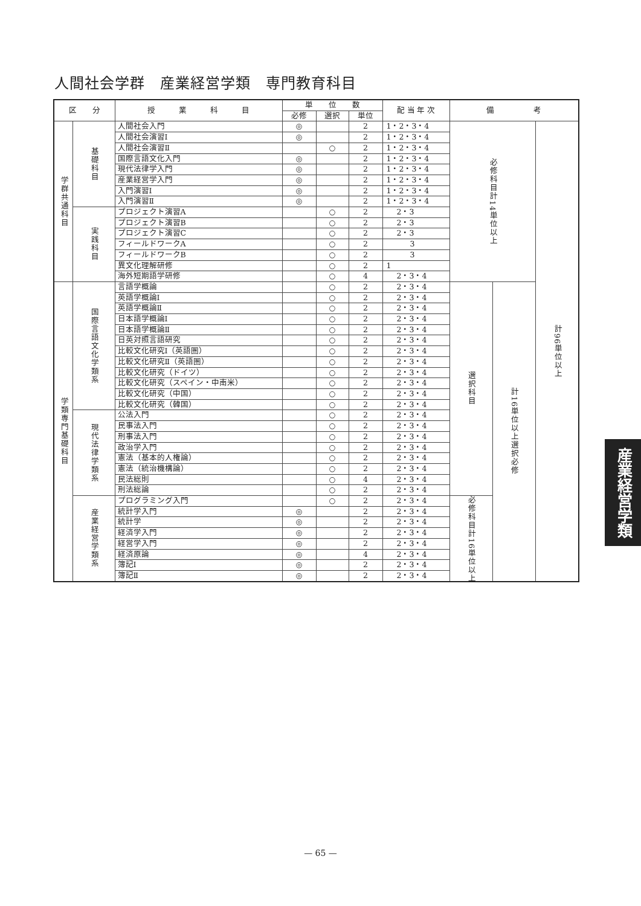人間社会学群　産業経営学類　専門教育科目
| 区 分 | | 授 業 科 目 | 単 位 数 | | | 配 当 年 次 | 備 考 | | |
| --- | --- | --- | --- | --- | --- | --- | --- | --- | --- |
| | | | 必修 | 選択 | 単位 | | | | |
| 学群共通科目 | 基礎科目 | 人間社会入門 | ◎ | | 2 | 1・2・3・4 | 必修科目計14単位以上 | | 計96単位以上 |
| | | 人間社会演習Ⅰ | ◎ | | 2 | 1・2・3・4 | | | |
| | | 人間社会演習Ⅱ | | ○ | 2 | 1・2・3・4 | | | |
| | | 国際言語文化入門 | ◎ | | 2 | 1・2・3・4 | | | |
| | | 現代法律学入門 | ◎ | | 2 | 1・2・3・4 | | | |
| | | 産業経営学入門 | ◎ | | 2 | 1・2・3・4 | | | |
| | | 入門演習Ⅰ | ◎ | | 2 | 1・2・3・4 | | | |
| | | 入門演習Ⅱ | ◎ | | 2 | 1・2・3・4 | | | |
| | 実践科目 | プロジェクト演習A | | ○ | 2 | 2・3 | | | |
| | | プロジェクト演習B | | ○ | 2 | 2・3 | | | |
| | | プロジェクト演習C | | ○ | 2 | 2・3 | | | |
| | | フィールドワークA | | ○ | 2 | 3 | | | |
| | | フィールドワークB | | ○ | 2 | 3 | | | |
| | | 異文化理解研修 | | ○ | 2 | 1 | | | |
| | | 海外短期語学研修 | | ○ | 4 | 2・3・4 | | | |
| 学類専門基礎科目 | 国際言語文化学類系 | 言語学概論 | | ○ | 2 | 2・3・4 | 選択科目 | 計16単位以上選択必修 | |
| | | 英語学概論Ⅰ | | ○ | 2 | 2・3・4 | | | |
| | | 英語学概論Ⅱ | | ○ | 2 | 2・3・4 | | | |
| | | 日本語学概論Ⅰ | | ○ | 2 | 2・3・4 | | | |
| | | 日本語学概論Ⅱ | | ○ | 2 | 2・3・4 | | | |
| | | 日英対照言語研究 | | ○ | 2 | 2・3・4 | | | |
| | | 比較文化研究Ⅰ（英語圏） | | ○ | 2 | 2・3・4 | | | |
| | | 比較文化研究Ⅱ（英語圏） | | ○ | 2 | 2・3・4 | | | |
| | | 比較文化研究（ドイツ） | | ○ | 2 | 2・3・4 | | | |
| | | 比較文化研究（スペイン・中南米） | | ○ | 2 | 2・3・4 | | | |
| | | 比較文化研究（中国） | | ○ | 2 | 2・3・4 | | | |
| | | 比較文化研究（韓国） | | ○ | 2 | 2・3・4 | | | |
| | 現代法律学類系 | 公法入門 | | ○ | 2 | 2・3・4 | | | |
| | | 民事法入門 | | ○ | 2 | 2・3・4 | | | |
| | | 刑事法入門 | | ○ | 2 | 2・3・4 | | | |
| | | 政治学入門 | | ○ | 2 | 2・3・4 | | | |
| | | 憲法（基本的人権論） | | ○ | 2 | 2・3・4 | | | |
| | | 憲法（統治機構論） | | ○ | 2 | 2・3・4 | | | |
| | | 民法総則 | | ○ | 4 | 2・3・4 | | | |
| | | 刑法総論 | | ○ | 2 | 2・3・4 | | | |
| | 産業経営学類系 | プログラミング入門 | | ○ | 2 | 2・3・4 | 必修科目計16単位以上 | | |
| | | 統計学入門 | ◎ | | 2 | 2・3・4 | | | |
| | | 統計学 | ◎ | | 2 | 2・3・4 | | | |
| | | 経済学入門 | ◎ | | 2 | 2・3・4 | | | |
| | | 経営学入門 | ◎ | | 2 | 2・3・4 | | | |
| | | 経済原論 | ◎ | | 4 | 2・3・4 | | | |
| | | 簿記Ⅰ | ◎ | | 2 | 2・3・4 | | | |
| | | 簿記Ⅱ | ◎ | | 2 | 2・3・4 | | | |
産業経営学類
— 65 —